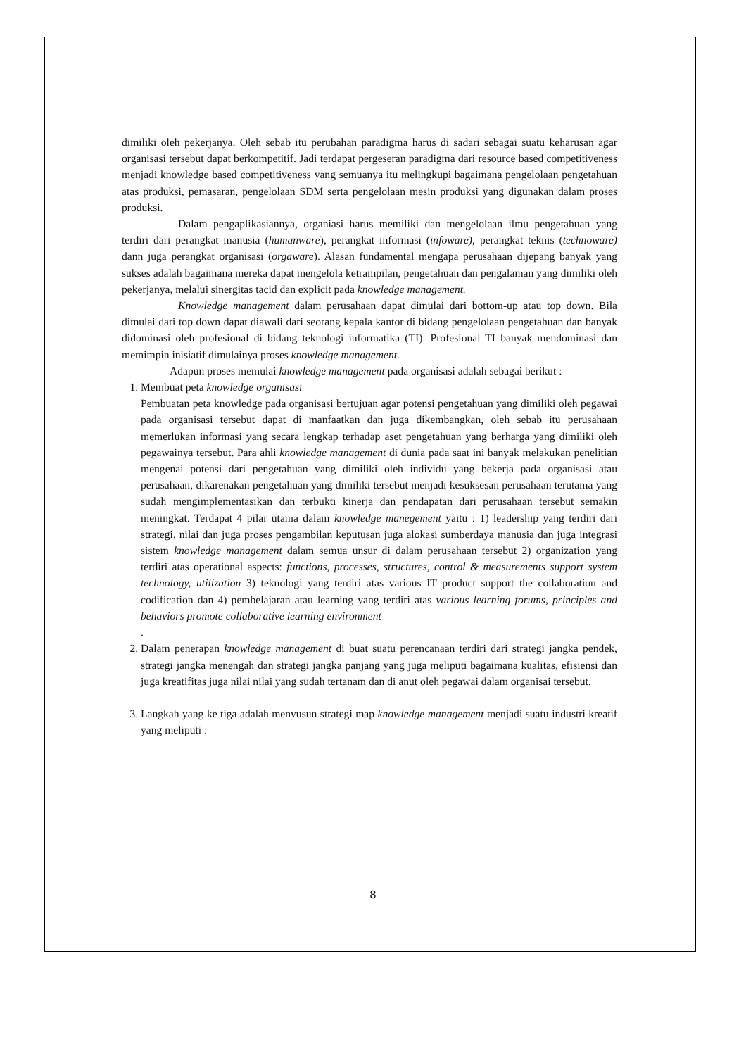dimiliki oleh pekerjanya. Oleh sebab itu perubahan paradigma harus di sadari sebagai suatu keharusan agar organisasi tersebut dapat berkompetitif. Jadi terdapat pergeseran paradigma dari resource based competitiveness menjadi knowledge based competitiveness yang semuanya itu melingkupi bagaimana pengelolaan pengetahuan atas produksi, pemasaran, pengelolaan SDM serta pengelolaan mesin produksi yang digunakan dalam proses produksi.
Dalam pengaplikasiannya, organiasi harus memiliki dan mengelolaan ilmu pengetahuan yang terdiri dari perangkat manusia (humanware), perangkat informasi (infoware), perangkat teknis (technoware) dann juga perangkat organisasi (orgaware). Alasan fundamental mengapa perusahaan dijepang banyak yang sukses adalah bagaimana mereka dapat mengelola ketrampilan, pengetahuan dan pengalaman yang dimiliki oleh pekerjanya, melalui sinergitas tacid dan explicit pada knowledge management.
Knowledge management dalam perusahaan dapat dimulai dari bottom-up atau top down. Bila dimulai dari top down dapat diawali dari seorang kepala kantor di bidang pengelolaan pengetahuan dan banyak didominasi oleh profesional di bidang teknologi informatika (TI). Profesional TI banyak mendominasi dan memimpin inisiatif dimulainya proses knowledge management.
Adapun proses memulai knowledge management pada organisasi adalah sebagai berikut :
1. Membuat peta knowledge organisasi
Pembuatan peta knowledge pada organisasi bertujuan agar potensi pengetahuan yang dimiliki oleh pegawai pada organisasi tersebut dapat di manfaatkan dan juga dikembangkan, oleh sebab itu perusahaan memerlukan informasi yang secara lengkap terhadap aset pengetahuan yang berharga yang dimiliki oleh pegawainya tersebut. Para ahli knowledge management di dunia pada saat ini banyak melakukan penelitian mengenai potensi dari pengetahuan yang dimiliki oleh individu yang bekerja pada organisasi atau perusahaan, dikarenakan pengetahuan yang dimiliki tersebut menjadi kesuksesan perusahaan terutama yang sudah mengimplementasikan dan terbukti kinerja dan pendapatan dari perusahaan tersebut semakin meningkat. Terdapat 4 pilar utama dalam knowledge manegement yaitu : 1) leadership yang terdiri dari strategi, nilai dan juga proses pengambilan keputusan juga alokasi sumberdaya manusia dan juga integrasi sistem knowledge management dalam semua unsur di dalam perusahaan tersebut 2) organization yang terdiri atas operational aspects: functions, processes, structures, control & measurements support system technology, utilization 3) teknologi yang terdiri atas various IT product support the collaboration and codification dan 4) pembelajaran atau learning yang terdiri atas various learning forums, principles and behaviors promote collaborative learning environment
.
2. Dalam penerapan knowledge management di buat suatu perencanaan terdiri dari strategi jangka pendek, strategi jangka menengah dan strategi jangka panjang yang juga meliputi bagaimana kualitas, efisiensi dan juga kreatifitas juga nilai nilai yang sudah tertanam dan di anut oleh pegawai dalam organisai tersebut.
3. Langkah yang ke tiga adalah menyusun strategi map knowledge management menjadi suatu industri kreatif yang meliputi :
8